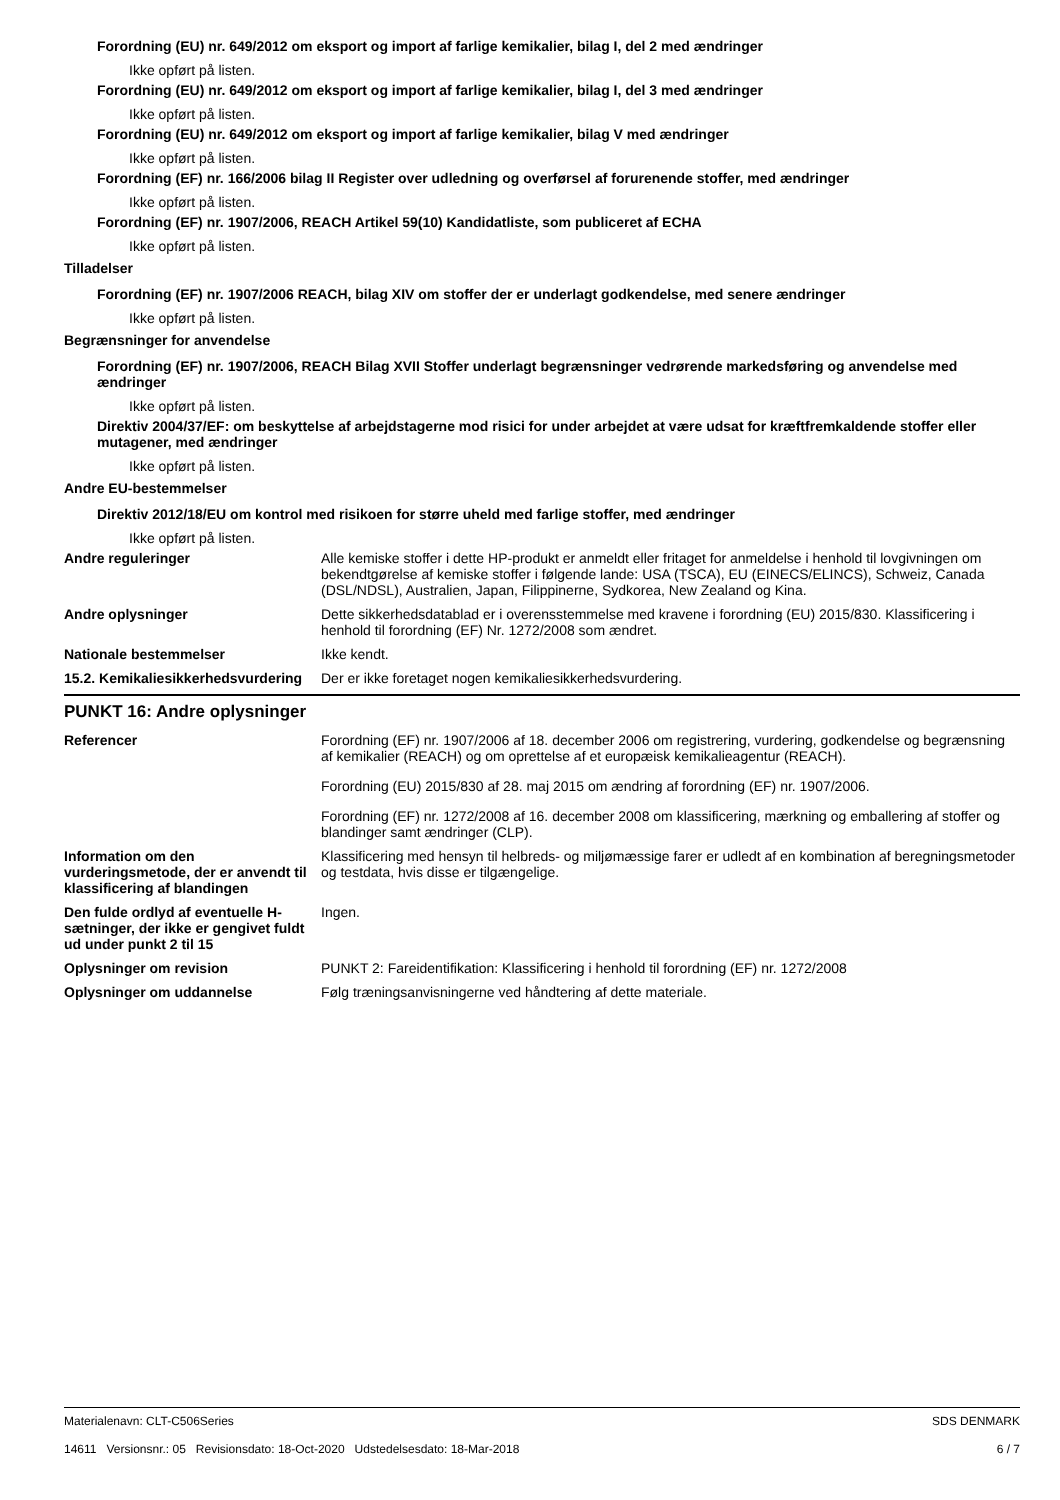Forordning (EU) nr. 649/2012 om eksport og import af farlige kemikalier, bilag I, del 2 med ændringer
Ikke opført på listen.
Forordning (EU) nr. 649/2012 om eksport og import af farlige kemikalier, bilag I, del 3 med ændringer
Ikke opført på listen.
Forordning (EU) nr. 649/2012 om eksport og import af farlige kemikalier, bilag V med ændringer
Ikke opført på listen.
Forordning (EF) nr. 166/2006 bilag II Register over udledning og overførsel af forurenende stoffer, med ændringer
Ikke opført på listen.
Forordning (EF) nr. 1907/2006, REACH Artikel 59(10) Kandidatliste, som publiceret af ECHA
Ikke opført på listen.
Tilladelser
Forordning (EF) nr. 1907/2006 REACH, bilag XIV om stoffer der er underlagt godkendelse, med senere ændringer
Ikke opført på listen.
Begrænsninger for anvendelse
Forordning (EF) nr. 1907/2006, REACH Bilag XVII Stoffer underlagt begrænsninger vedrørende markedsføring og anvendelse med ændringer
Ikke opført på listen.
Direktiv 2004/37/EF: om beskyttelse af arbejdstagerne mod risici for under arbejdet at være udsat for kræftfremkaldende stoffer eller mutagener, med ændringer
Ikke opført på listen.
Andre EU-bestemmelser
Direktiv 2012/18/EU om kontrol med risikoen for større uheld med farlige stoffer, med ændringer
Ikke opført på listen.
Andre reguleringer Alle kemiske stoffer i dette HP-produkt er anmeldt eller fritaget for anmeldelse i henhold til lovgivningen om bekendtgørelse af kemiske stoffer i følgende lande: USA (TSCA), EU (EINECS/ELINCS), Schweiz, Canada (DSL/NDSL), Australien, Japan, Filippinerne, Sydkorea, New Zealand og Kina.
Andre oplysninger Dette sikkerhedsdatablad er i overensstemmelse med kravene i forordning (EU) 2015/830. Klassificering i henhold til forordning (EF) Nr. 1272/2008 som ændret.
Nationale bestemmelser Ikke kendt.
15.2. Kemikaliesikkerhedsvurdering
Der er ikke foretaget nogen kemikaliesikkerhedsvurdering.
PUNKT 16: Andre oplysninger
Referencer Forordning (EF) nr. 1907/2006 af 18. december 2006 om registrering, vurdering, godkendelse og begrænsning af kemikalier (REACH) og om oprettelse af et europæisk kemikalieagentur (REACH).
Forordning (EU) 2015/830 af 28. maj 2015 om ændring af forordning (EF) nr. 1907/2006.
Forordning (EF) nr. 1272/2008 af 16. december 2008 om klassificering, mærkning og emballering af stoffer og blandinger samt ændringer (CLP).
Information om den vurderingsmetode, der er anvendt til klassificering af blandingen
Klassificering med hensyn til helbreds- og miljømæssige farer er udledt af en kombination af beregningsmetoder og testdata, hvis disse er tilgængelige.
Den fulde ordlyd af eventuelle H-sætninger, der ikke er gengivet fuldt ud under punkt 2 til 15
Ingen.
Oplysninger om revision PUNKT 2: Fareidentifikation: Klassificering i henhold til forordning (EF) nr. 1272/2008
Oplysninger om uddannelse Følg træningsanvisningerne ved håndtering af dette materiale.
Materialenavn: CLT-C506Series
14611 Versionsnr.: 05 Revisionsdato: 18-Oct-2020 Udstedelsesdato: 18-Mar-2018
SDS DENMARK
6 / 7